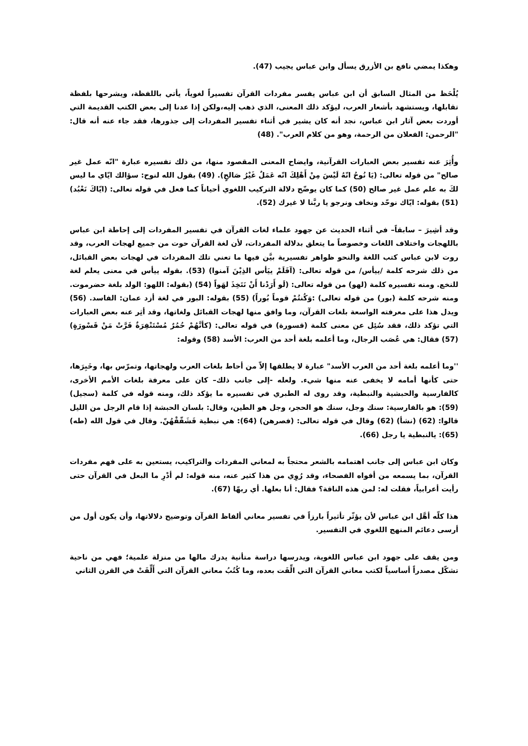وهكذا يمضي نافع بن الأزرق يسأل وابن عباس يجيب (47).
يُلْحَظ من المثال السابق أن ابن عباس يفسر مفردات القرآن تفسيراً لغوياً، يأتي باللفظة، ويشرحها بلفظة تقابلها، ويستشهد بأشعار العرب، ليؤكد ذلك المعنى، الذي ذهب إليه،ولكن إذا عدنا إلى بعض الكتب القديمة التي أوردت بعض آثار ابن عباس، نجد أنه كان يشير في أثناء تفسير المفردات إلى جذورها، فقد جاء عنه أنه قال: "الرحمن: الفعلان من الرحمة، وهو من كلام العرب". (48)
وأُثِرَ عنه تفسير بعض العبارات القرآنية، وايضاح المعنى المقصود منها، من ذلك تفسيره عبارة "انّه عمل غير صالح" من قوله تعالى: (يَا نُوحُ انّهُ لَيْسَ مِنْ أَهْلِكَ انّه عَمَلٌ غَيْرُ صَالحٍ). (49) بقول الله لنوح: سؤالك ايّاي ما ليس لكَ به علم عمل غير صالح (50) كما كان يوضّح دلالة التركيب اللغوي أحياناً كما فعل في قوله تعالى: (ايّاكَ نَعْبُد) (51) بقوله: ايّاك نوحّد ونخاف ونرجو يا ربَّنا لا غيرك (52).
وقد أشِيرَ – سابقاً– في أثناء الحديث عن جهود علماء لغات القرآن في تفسير المفردات إلى إحاطة ابن عباس باللهجات واختلاف اللغات وخصوصاً ما يتعلق بدلالة المفردات، لأن لغة القرآن حوت من جميع لهجات العرب، وقد روت لابن عباس كتب اللغة والنحو ظواهر تفسيرية بيَّن فيها ما تعني تلك المفردات في لهجات بعض القبائل، من ذلك شرحه كلمة /ييأس/ من قوله تعالى: (آفَلَمْ ييَأس الذِيْنَ آمنوا) (53). بقوله ييأس في معنى يعلم لغة للنخع. ومنه تفسيره كلمة (لهو) من قوله تعالى: (لَو أَرَدْنا أَنْ نَتَخِذَ لهَواً (54) (بقوله: اللهو: الولد بلغة حضرموت. ومنه شرحه كلمة (بور) من قوله تعالى) :وَكُنتُمْ قوماً بُوراً) (55) بقوله: البور في لغة أزد عمان: الفاسد. (56) ويدل هذا على معرفته الواسعة بلغات القرآن، وما وافق منها لهجات القبائل ولغاتها، وقد أثِر عنه بعض العبارات التي تؤكد ذلك، فقد سُئِل عن معنى كلمة (قسورة) في قوله تعالى: (كأنَّهُمْ حُمُرٌ مُسْتَنْفِرَةٌ فَرَّتْ مَنْ قَسْورَةٍ) (57) فقال: هي عُصَب الرجال، وما أعلمه بلغة أحد من العرب: الأسد (58) وقوله:
''وما أعلمه بلغة أحد من العرب الأسد" عبارة لا يطلقها إلاّ من أحاط بلغات العرب ولهجاتها، وتمرّس بها، وخَبِرَها، حتى كأنها أمامه لا يخفى عنه منها شيء. ولعله -إلى جانب ذلك– كان على معرفة بلغات الأمم الأخرى، كالفارسية والحبشية والنبطية، وقد روى له الطبري في تفسيره ما يؤكد ذلك، ومنه قوله في كلمة (سجيل) (59): هو بالفارسية: سنك وجل، سنك هو الحجر، وجل هو الطين، وقال: بلسان الحبشة إذا قام الرجل من الليل قالوا: (62) (نشأ) (62) وقال في قوله تعالى: (فصرهن) (64): هي نبطية فَشَقّقْهُنّ. وقال في قول الله (طه) (65): يالنبطية يا رجل (66).
وكان ابن عباس إلى جانب اهتمامه بالشعر محتجاً به لمعاني المفردات والتراكيب، يستعين به على فهم مفردات القرآن، بما يسمعه من أفواه الفصحاء، وقد رُوِي من هذا كثير عنه، منه قوله: لم أدْرِ ما البعل في القرآن حتى رأيت أعرابياً، فقلت له: لمن هذه الناقة؟ فقال: أنا بعلها. أي ربهّا (67).
هذا كلّه أهَّل ابن عباس لأن يؤثّر تأثيراً بارزاً في تفسير معاني ألفاظ القرآن وتوضيح دلالاتها، وأن يكون أول من أرسى دعائم المنهج اللغوي في التفسير.
ومن يقف على جهود ابن عباس اللغوية، ويدرسها دراسة متأنية يدرك مالها من منزلة علمية؛ فهي من ناحية تشكّل مصدراً أساسياً لكتب معاني القرآن التي الِّفَت بعده، وما كُتُبُ معاني القرآن التي أَلِّفَتْ في القرن الثاني